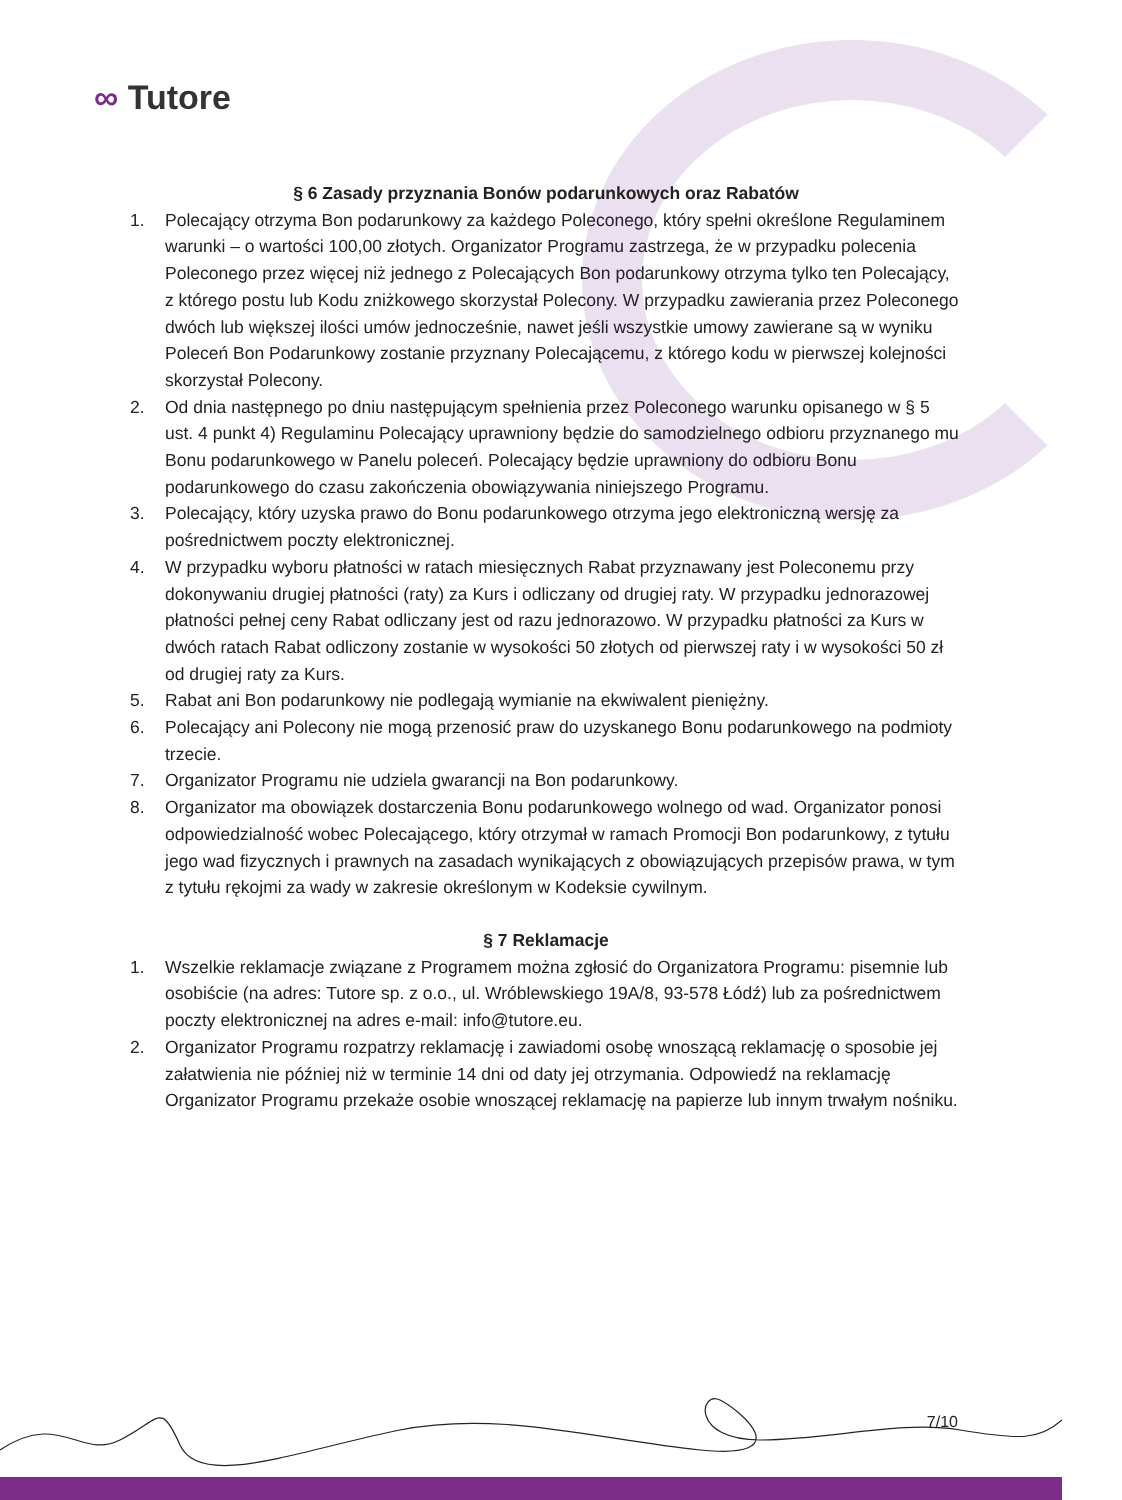∞ Tutore
§ 6 Zasady przyznania Bonów podarunkowych oraz Rabatów
1. Polecający otrzyma Bon podarunkowy za każdego Poleconego, który spełni określone Regulaminem warunki – o wartości 100,00 złotych. Organizator Programu zastrzega, że w przypadku polecenia Poleconego przez więcej niż jednego z Polecających Bon podarunkowy otrzyma tylko ten Polecający, z którego postu lub Kodu zniżkowego skorzystał Polecony. W przypadku zawierania przez Poleconego dwóch lub większej ilości umów jednocześnie, nawet jeśli wszystkie umowy zawierane są w wyniku Poleceń Bon Podarunkowy zostanie przyznany Polecającemu, z którego kodu w pierwszej kolejności skorzystał Polecony.
2. Od dnia następnego po dniu następującym spełnienia przez Poleconego warunku opisanego w § 5 ust. 4 punkt 4) Regulaminu Polecający uprawniony będzie do samodzielnego odbioru przyznanego mu Bonu podarunkowego w Panelu poleceń. Polecający będzie uprawniony do odbioru Bonu podarunkowego do czasu zakończenia obowiązywania niniejszego Programu.
3. Polecający, który uzyska prawo do Bonu podarunkowego otrzyma jego elektroniczną wersję za pośrednictwem poczty elektronicznej.
4. W przypadku wyboru płatności w ratach miesięcznych Rabat przyznawany jest Poleconemu przy dokonywaniu drugiej płatności (raty) za Kurs i odliczany od drugiej raty. W przypadku jednorazowej płatności pełnej ceny Rabat odliczany jest od razu jednorazowo. W przypadku płatności za Kurs w dwóch ratach Rabat odliczony zostanie w wysokości 50 złotych od pierwszej raty i w wysokości 50 zł od drugiej raty za Kurs.
5. Rabat ani Bon podarunkowy nie podlegają wymianie na ekwiwalent pieniężny.
6. Polecający ani Polecony nie mogą przenosić praw do uzyskanego Bonu podarunkowego na podmioty trzecie.
7. Organizator Programu nie udziela gwarancji na Bon podarunkowy.
8. Organizator ma obowiązek dostarczenia Bonu podarunkowego wolnego od wad. Organizator ponosi odpowiedzialność wobec Polecającego, który otrzymał w ramach Promocji Bon podarunkowy, z tytułu jego wad fizycznych i prawnych na zasadach wynikających z obowiązujących przepisów prawa, w tym z tytułu rękojmi za wady w zakresie określonym w Kodeksie cywilnym.
§ 7 Reklamacje
1. Wszelkie reklamacje związane z Programem można zgłosić do Organizatora Programu: pisemnie lub osobiście (na adres: Tutore sp. z o.o., ul. Wróblewskiego 19A/8, 93-578 Łódź) lub za pośrednictwem poczty elektronicznej na adres e-mail: info@tutore.eu.
2. Organizator Programu rozpatrzy reklamację i zawiadomi osobę wnoszącą reklamację o sposobie jej załatwienia nie później niż w terminie 14 dni od daty jej otrzymania. Odpowiedź na reklamację Organizator Programu przekaże osobie wnoszącej reklamację na papierze lub innym trwałym nośniku.
7/10